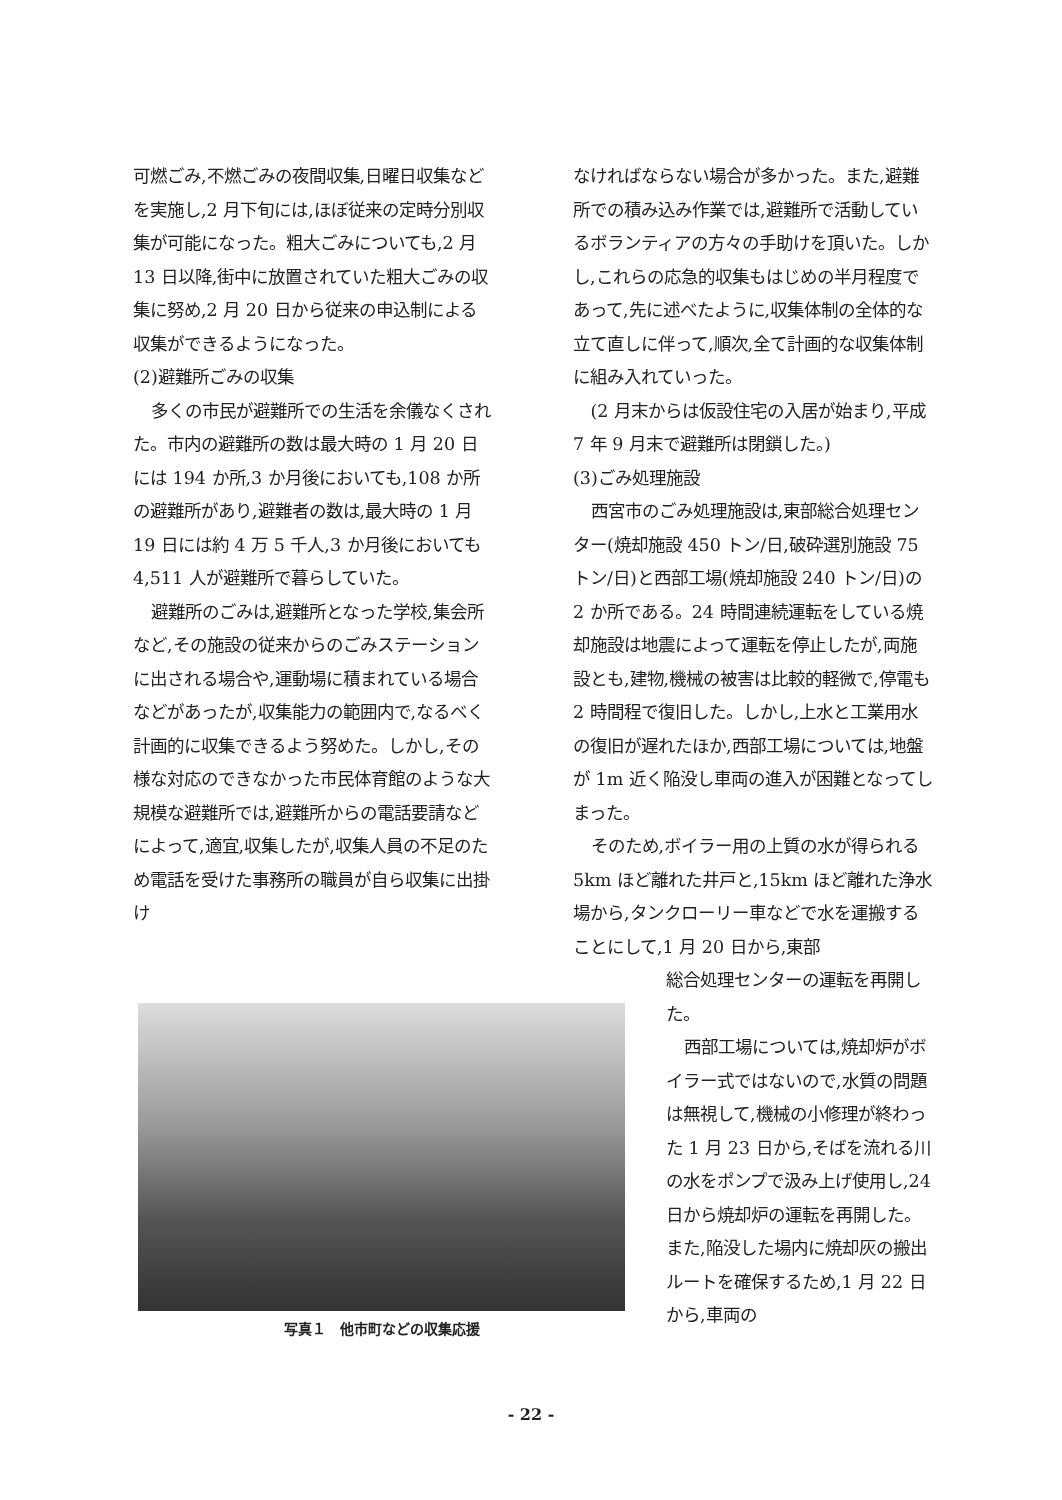可燃ごみ,不燃ごみの夜間収集,日曜日収集などを実施し,2 月下旬には,ほぼ従来の定時分別収集が可能になった。粗大ごみについても,2 月 13 日以降,街中に放置されていた粗大ごみの収集に努め,2 月 20 日から従来の申込制による収集ができるようになった。
(2)避難所ごみの収集
多くの市民が避難所での生活を余儀なくされた。市内の避難所の数は最大時の 1 月 20 日には 194 か所,3 か月後においても,108 か所の避難所があり,避難者の数は,最大時の 1 月 19 日には約 4 万 5 千人,3 か月後においても 4,511 人が避難所で暮らしていた。
避難所のごみは,避難所となった学校,集会所など,その施設の従来からのごみステーションに出される場合や,運動場に積まれている場合などがあったが,収集能力の範囲内で,なるべく計画的に収集できるよう努めた。しかし,その様な対応のできなかった市民体育館のような大規模な避難所では,避難所からの電話要請などによって,適宜,収集したが,収集人員の不足のため電話を受けた事務所の職員が自ら収集に出掛け
なければならない場合が多かった。また,避難所での積み込み作業では,避難所で活動しているボランティアの方々の手助けを頂いた。しかし,これらの応急的収集もはじめの半月程度であって,先に述べたように,収集体制の全体的な立て直しに伴って,順次,全て計画的な収集体制に組み入れていった。
(2 月末からは仮設住宅の入居が始まり,平成 7 年 9 月末で避難所は閉鎖した。)
(3)ごみ処理施設
西宮市のごみ処理施設は,東部総合処理センター(焼却施設 450 トン/日,破砕選別施設 75 トン/日)と西部工場(焼却施設 240 トン/日)の 2 か所である。24 時間連続運転をしている焼却施設は地震によって運転を停止したが,両施設とも,建物,機械の被害は比較的軽微で,停電も 2 時間程で復旧した。しかし,上水と工業用水の復旧が遅れたほか,西部工場については,地盤が 1m 近く陥没し車両の進入が困難となってしまった。
そのため,ボイラー用の上質の水が得られる 5km ほど離れた井戸と,15km ほど離れた浄水場から,タンクローリー車などで水を運搬することにして,1 月 20 日から,東部
総合処理センターの運転を再開した。
西部工場については,焼却炉がボイラー式ではないので,水質の問題は無視して,機械の小修理が終わった 1 月 23 日から,そばを流れる川の水をポンプで汲み上げ使用し,24 日から焼却炉の運転を再開した。また,陥没した場内に焼却灰の搬出ルートを確保するため,1 月 22 日から,車両の
写真１　他市町などの収集応援
- 22 -